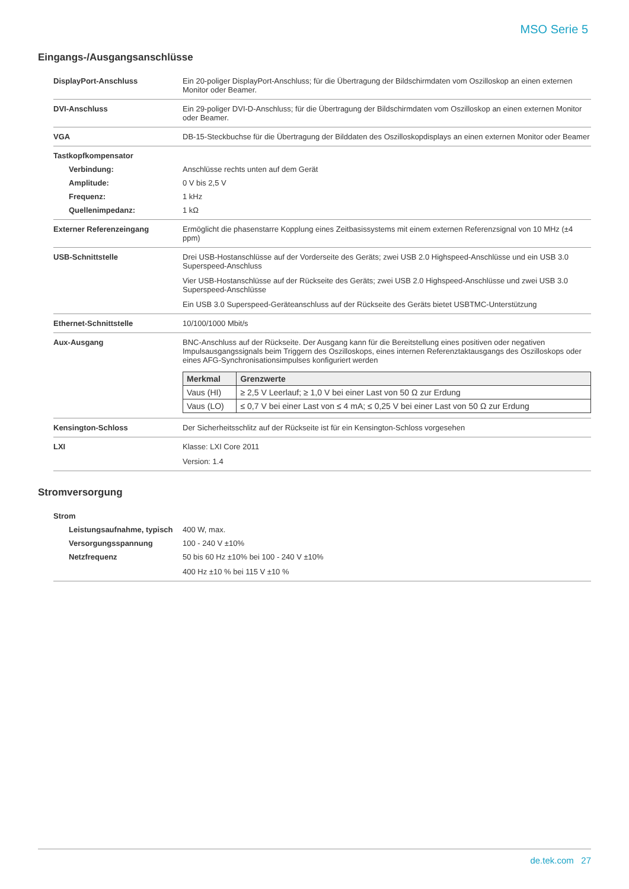MSO Serie 5
Eingangs-/Ausgangsanschlüsse
DisplayPort-Anschluss Ein 20-poliger DisplayPort-Anschluss; für die Übertragung der Bildschirmdaten vom Oszilloskop an einen externen Monitor oder Beamer.
DVI-Anschluss Ein 29-poliger DVI-D-Anschluss; für die Übertragung der Bildschirmdaten vom Oszilloskop an einen externen Monitor oder Beamer.
VGA DB-15-Steckbuchse für die Übertragung der Bilddaten des Oszilloskopdisplays an einen externen Monitor oder Beamer
Tastkopfkompensator
Verbindung: Anschlüsse rechts unten auf dem Gerät
Amplitude: 0 V bis 2,5 V
Frequenz: 1 kHz
Quellenimpedanz: 1 kΩ
Externer Referenzeingang Ermöglicht die phasenstarre Kopplung eines Zeitbasissystems mit einem externen Referenzsignal von 10 MHz (±4 ppm)
USB-Schnittstelle Drei USB-Hostanschlüsse auf der Vorderseite des Geräts; zwei USB 2.0 Highspeed-Anschlüsse und ein USB 3.0 Superspeed-Anschluss
Vier USB-Hostanschlüsse auf der Rückseite des Geräts; zwei USB 2.0 Highspeed-Anschlüsse und zwei USB 3.0 Superspeed-Anschlüsse
Ein USB 3.0 Superspeed-Geräteanschluss auf der Rückseite des Geräts bietet USBTMC-Unterstützung
Ethernet-Schnittstelle 10/100/1000 Mbit/s
Aux-Ausgang BNC-Anschluss auf der Rückseite. Der Ausgang kann für die Bereitstellung eines positiven oder negativen Impulsausgangssignals beim Triggern des Oszilloskops, eines internen Referenztaktausgangs des Oszilloskops oder eines AFG-Synchronisationsimpulses konfiguriert werden
| Merkmal | Grenzwerte |
| --- | --- |
| Vaus (HI) | ≥ 2,5 V Leerlauf; ≥ 1,0 V bei einer Last von 50 Ω zur Erdung |
| Vaus (LO) | ≤ 0,7 V bei einer Last von ≤ 4 mA; ≤ 0,25 V bei einer Last von 50 Ω zur Erdung |
Kensington-Schloss Der Sicherheitsschlitz auf der Rückseite ist für ein Kensington-Schloss vorgesehen
LXI Klasse: LXI Core 2011
Version: 1.4
Stromversorgung
Strom
Leistungsaufnahme, typisch
400 W, max.
Versorgungsspannung 100 - 240 V ±10%
Netzfrequenz 50 bis 60 Hz ±10% bei 100 - 240 V ±10%
400 Hz ±10 % bei 115 V ±10 %
de.tek.com 27